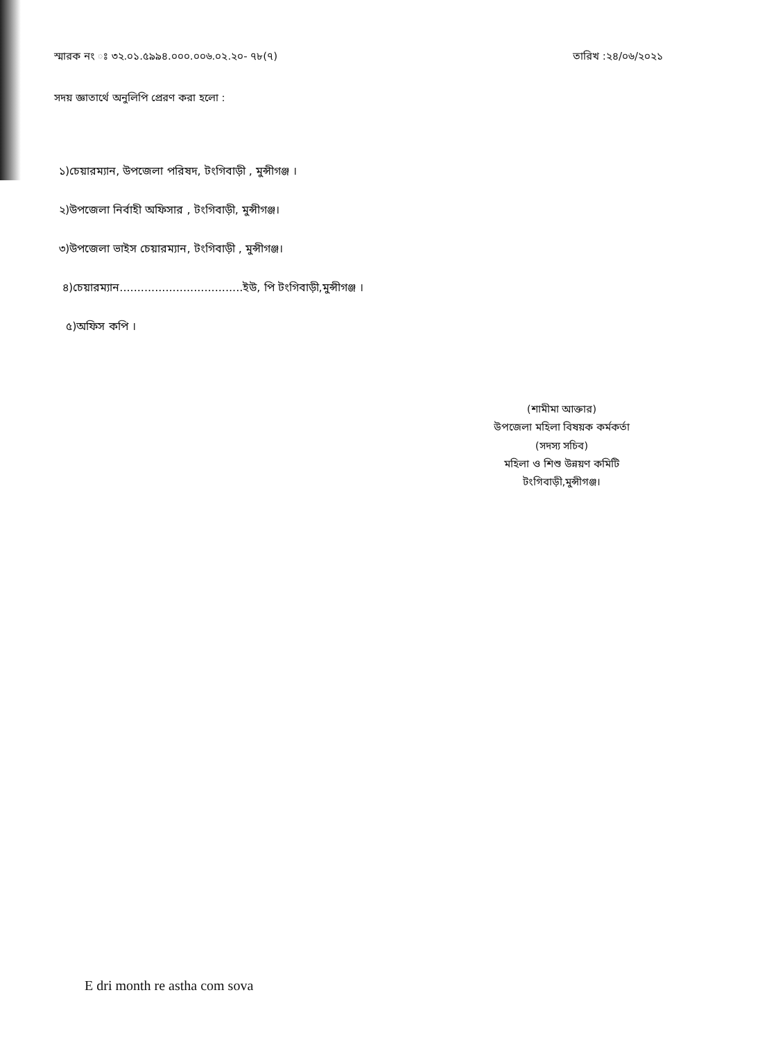স্মারক নং ঃ ৩২.০১.৫৯৯৪.০০০.০০৬.০২.২০- ৭৮(৭) তারিখ :২৪/০৬/২০২১
সদয় জ্ঞাতার্থে অনুলিপি প্রেরণ করা হলো :
১)চেয়ারম্যান, উপজেলা পরিষদ, টংগিবাড়ী , মুন্সীগঞ্জ ।
২)উপজেলা নির্বাহী অফিসার , টংগিবাড়ী, মুন্সীগঞ্জ।
৩)উপজেলা ভাইস চেয়ারম্যান, টংগিবাড়ী , মুন্সীগঞ্জ।
৪)চেয়ারম্যান...................................ইউ, পি টংগিবাড়ী,মুন্সীগঞ্জ ।
৫)অফিস কপি ।
(শামীমা আক্তার)
উপজেলা মহিলা বিষয়ক কর্মকর্তা
(সদস্য সচিব)
মহিলা ও শিশু উন্নয়ণ কমিটি
টংগিবাড়ী,মুন্সীগঞ্জ।
E dri month re astha com sova